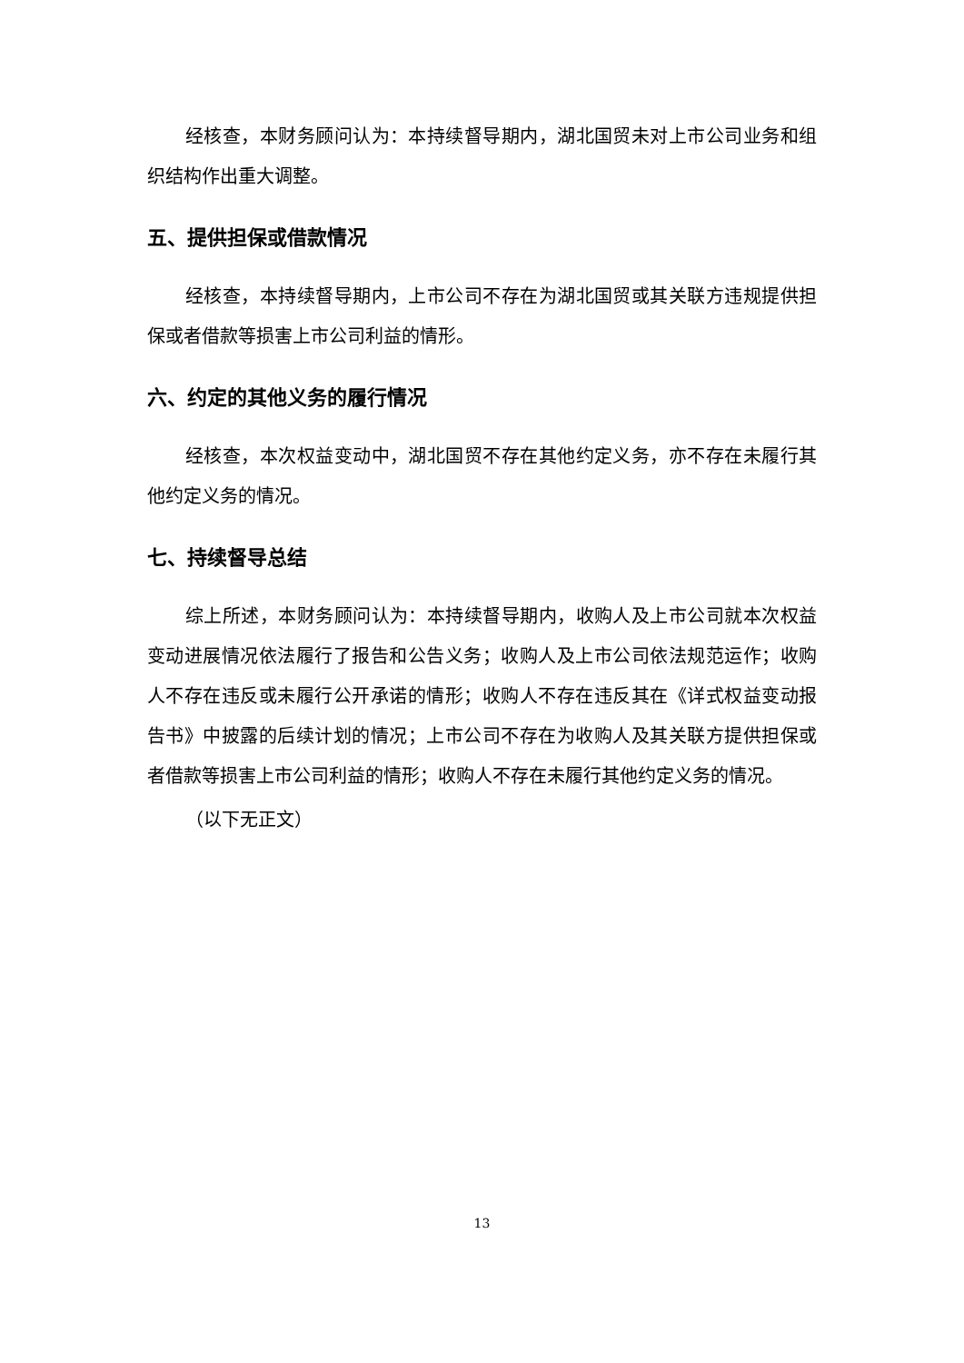经核查，本财务顾问认为：本持续督导期内，湖北国贸未对上市公司业务和组织结构作出重大调整。
五、提供担保或借款情况
经核查，本持续督导期内，上市公司不存在为湖北国贸或其关联方违规提供担保或者借款等损害上市公司利益的情形。
六、约定的其他义务的履行情况
经核查，本次权益变动中，湖北国贸不存在其他约定义务，亦不存在未履行其他约定义务的情况。
七、持续督导总结
综上所述，本财务顾问认为：本持续督导期内，收购人及上市公司就本次权益变动进展情况依法履行了报告和公告义务；收购人及上市公司依法规范运作；收购人不存在违反或未履行公开承诺的情形；收购人不存在违反其在《详式权益变动报告书》中披露的后续计划的情况；上市公司不存在为收购人及其关联方提供担保或者借款等损害上市公司利益的情形；收购人不存在未履行其他约定义务的情况。
（以下无正文）
13